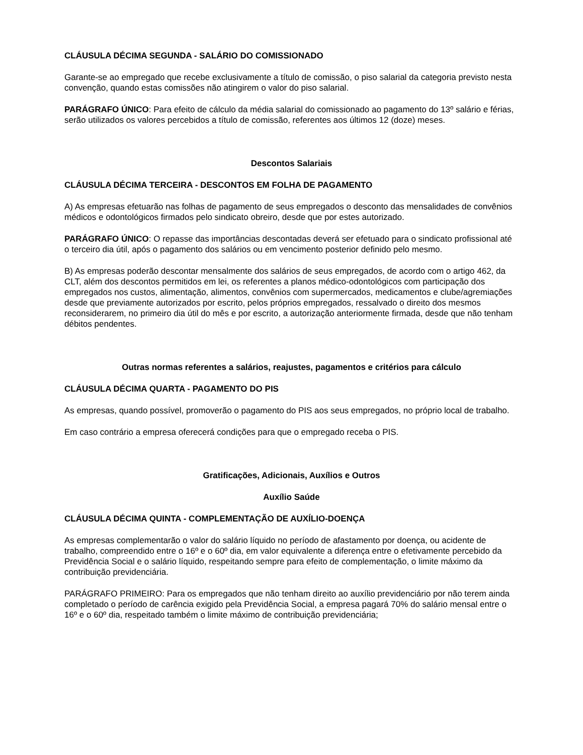CLÁUSULA DÉCIMA SEGUNDA - SALÁRIO DO COMISSIONADO
Garante-se ao empregado que recebe exclusivamente a título de comissão, o piso salarial da categoria previsto nesta convenção, quando estas comissões não atingirem o valor do piso salarial.
PARÁGRAFO ÚNICO: Para efeito de cálculo da média salarial do comissionado ao pagamento do 13º salário e férias, serão utilizados os valores percebidos a título de comissão, referentes aos últimos 12 (doze) meses.
Descontos Salariais
CLÁUSULA DÉCIMA TERCEIRA - DESCONTOS EM FOLHA DE PAGAMENTO
A) As empresas efetuarão nas folhas de pagamento de seus empregados o desconto das mensalidades de convênios médicos e odontológicos firmados pelo sindicato obreiro, desde que por estes autorizado.
PARÁGRAFO ÚNICO: O repasse das importâncias descontadas deverá ser efetuado para o sindicato profissional até o terceiro dia útil, após o pagamento dos salários ou em vencimento posterior definido pelo mesmo.
B) As empresas poderão descontar mensalmente dos salários de seus empregados, de acordo com o artigo 462, da CLT, além dos descontos permitidos em lei, os referentes a planos médico-odontológicos com participação dos empregados nos custos, alimentação, alimentos, convênios com supermercados, medicamentos e clube/agremiações desde que previamente autorizados por escrito, pelos próprios empregados, ressalvado o direito dos mesmos reconsiderarem, no primeiro dia útil do mês e por escrito, a autorização anteriormente firmada, desde que não tenham débitos pendentes.
Outras normas referentes a salários, reajustes, pagamentos e critérios para cálculo
CLÁUSULA DÉCIMA QUARTA - PAGAMENTO DO PIS
As empresas, quando possível, promoverão o pagamento do PIS aos seus empregados, no próprio local de trabalho.
Em caso contrário a empresa oferecerá condições para que o empregado receba o PIS.
Gratificações, Adicionais, Auxílios e Outros
Auxílio Saúde
CLÁUSULA DÉCIMA QUINTA - COMPLEMENTAÇÃO DE AUXÍLIO-DOENÇA
As empresas complementarão o valor do salário líquido no período de afastamento por doença, ou acidente de trabalho, compreendido entre o 16º e o 60º dia, em valor equivalente a diferença entre o efetivamente percebido da Previdência Social e o salário líquido, respeitando sempre para efeito de complementação, o limite máximo da contribuição previdenciária.
PARÁGRAFO PRIMEIRO: Para os empregados que não tenham direito ao auxílio previdenciário por não terem ainda completado o período de carência exigido pela Previdência Social, a empresa pagará 70% do salário mensal entre o 16º e o 60º dia, respeitado também o limite máximo de contribuição previdenciária;